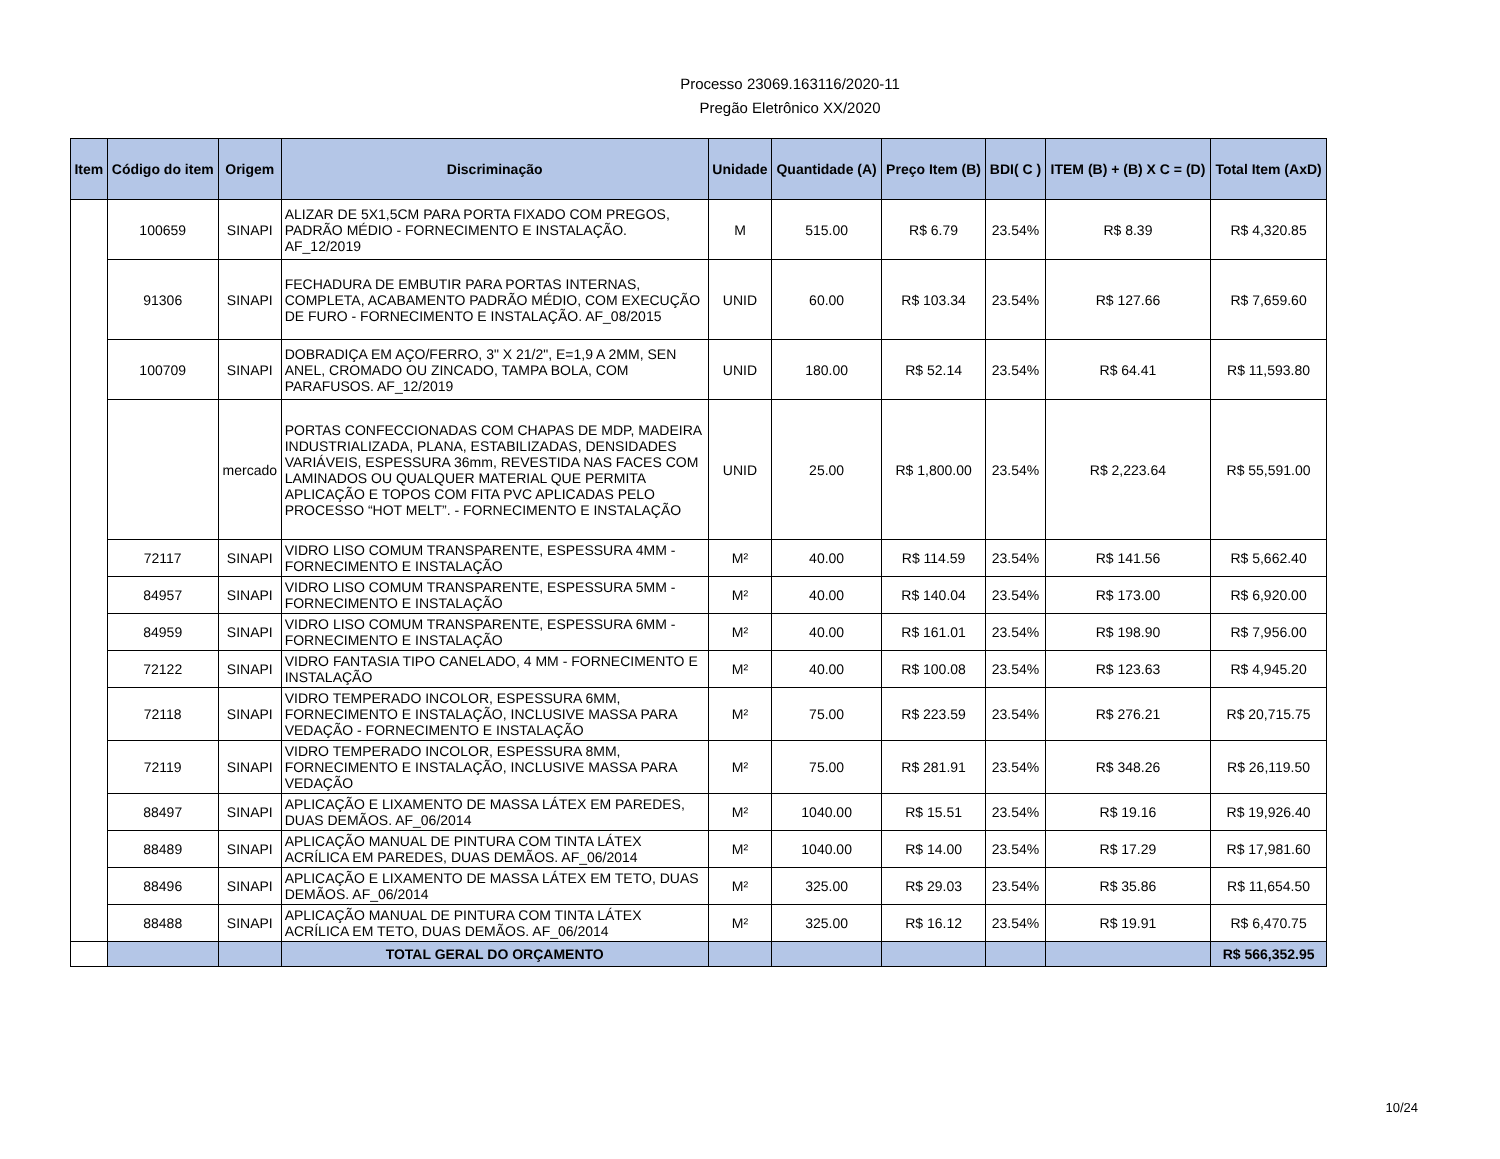Processo 23069.163116/2020-11
Pregão Eletrônico XX/2020
| Item | Código do item | Origem | Discriminação | Unidade | Quantidade (A) | Preço Item (B) | BDI( C ) | ITEM (B) + (B) X C = (D) | Total Item (AxD) |
| --- | --- | --- | --- | --- | --- | --- | --- | --- | --- |
| | 100659 | SINAPI | ALIZAR DE 5X1,5CM PARA PORTA FIXADO COM PREGOS, PADRÃO MÉDIO - FORNECIMENTO E INSTALAÇÃO. AF_12/2019 | M | 515.00 | R$ 6.79 | 23.54% | R$ 8.39 | R$ 4,320.85 |
| | 91306 | SINAPI | FECHADURA DE EMBUTIR PARA PORTAS INTERNAS, COMPLETA, ACABAMENTO PADRÃO MÉDIO, COM EXECUÇÃO DE FURO - FORNECIMENTO E INSTALAÇÃO. AF_08/2015 | UNID | 60.00 | R$ 103.34 | 23.54% | R$ 127.66 | R$ 7,659.60 |
| | 100709 | SINAPI | DOBRADIÇA EM AÇO/FERRO, 3" X 21/2", E=1,9 A 2MM, SEN ANEL, CROMADO OU ZINCADO, TAMPA BOLA, COM PARAFUSOS. AF_12/2019 | UNID | 180.00 | R$ 52.14 | 23.54% | R$ 64.41 | R$ 11,593.80 |
| | | mercado | PORTAS CONFECCIONADAS COM CHAPAS DE MDP, MADEIRA INDUSTRIALIZADA, PLANA, ESTABILIZADAS, DENSIDADES VARIÁVEIS, ESPESSURA 36mm, REVESTIDA NAS FACES COM LAMINADOS OU QUALQUER MATERIAL QUE PERMITA APLICAÇÃO E TOPOS COM FITA PVC APLICADAS PELO PROCESSO “HOT MELT”. - FORNECIMENTO E INSTALAÇÃO | UNID | 25.00 | R$ 1,800.00 | 23.54% | R$ 2,223.64 | R$ 55,591.00 |
| | 72117 | SINAPI | VIDRO LISO COMUM TRANSPARENTE, ESPESSURA 4MM - FORNECIMENTO E INSTALAÇÃO | M² | 40.00 | R$ 114.59 | 23.54% | R$ 141.56 | R$ 5,662.40 |
| | 84957 | SINAPI | VIDRO LISO COMUM TRANSPARENTE, ESPESSURA 5MM - FORNECIMENTO E INSTALAÇÃO | M² | 40.00 | R$ 140.04 | 23.54% | R$ 173.00 | R$ 6,920.00 |
| | 84959 | SINAPI | VIDRO LISO COMUM TRANSPARENTE, ESPESSURA 6MM - FORNECIMENTO E INSTALAÇÃO | M² | 40.00 | R$ 161.01 | 23.54% | R$ 198.90 | R$ 7,956.00 |
| | 72122 | SINAPI | VIDRO FANTASIA TIPO CANELADO, 4 MM - FORNECIMENTO E INSTALAÇÃO | M² | 40.00 | R$ 100.08 | 23.54% | R$ 123.63 | R$ 4,945.20 |
| | 72118 | SINAPI | VIDRO TEMPERADO INCOLOR, ESPESSURA 6MM, FORNECIMENTO E INSTALAÇÃO, INCLUSIVE MASSA PARA VEDAÇÃO - FORNECIMENTO E INSTALAÇÃO | M² | 75.00 | R$ 223.59 | 23.54% | R$ 276.21 | R$ 20,715.75 |
| | 72119 | SINAPI | VIDRO TEMPERADO INCOLOR, ESPESSURA 8MM, FORNECIMENTO E INSTALAÇÃO, INCLUSIVE MASSA PARA VEDAÇÃO | M² | 75.00 | R$ 281.91 | 23.54% | R$ 348.26 | R$ 26,119.50 |
| | 88497 | SINAPI | APLICAÇÃO E LIXAMENTO DE MASSA LÁTEX EM PAREDES, DUAS DEMÃOS. AF_06/2014 | M² | 1040.00 | R$ 15.51 | 23.54% | R$ 19.16 | R$ 19,926.40 |
| | 88489 | SINAPI | APLICAÇÃO MANUAL DE PINTURA COM TINTA LÁTEX ACRÍLICA EM PAREDES, DUAS DEMÃOS. AF_06/2014 | M² | 1040.00 | R$ 14.00 | 23.54% | R$ 17.29 | R$ 17,981.60 |
| | 88496 | SINAPI | APLICAÇÃO E LIXAMENTO DE MASSA LÁTEX EM TETO, DUAS DEMÃOS. AF_06/2014 | M² | 325.00 | R$ 29.03 | 23.54% | R$ 35.86 | R$ 11,654.50 |
| | 88488 | SINAPI | APLICAÇÃO MANUAL DE PINTURA COM TINTA LÁTEX ACRÍLICA EM TETO, DUAS DEMÃOS. AF_06/2014 | M² | 325.00 | R$ 16.12 | 23.54% | R$ 19.91 | R$ 6,470.75 |
| | | | TOTAL GERAL DO ORÇAMENTO | | | | | | R$ 566,352.95 |
10/24